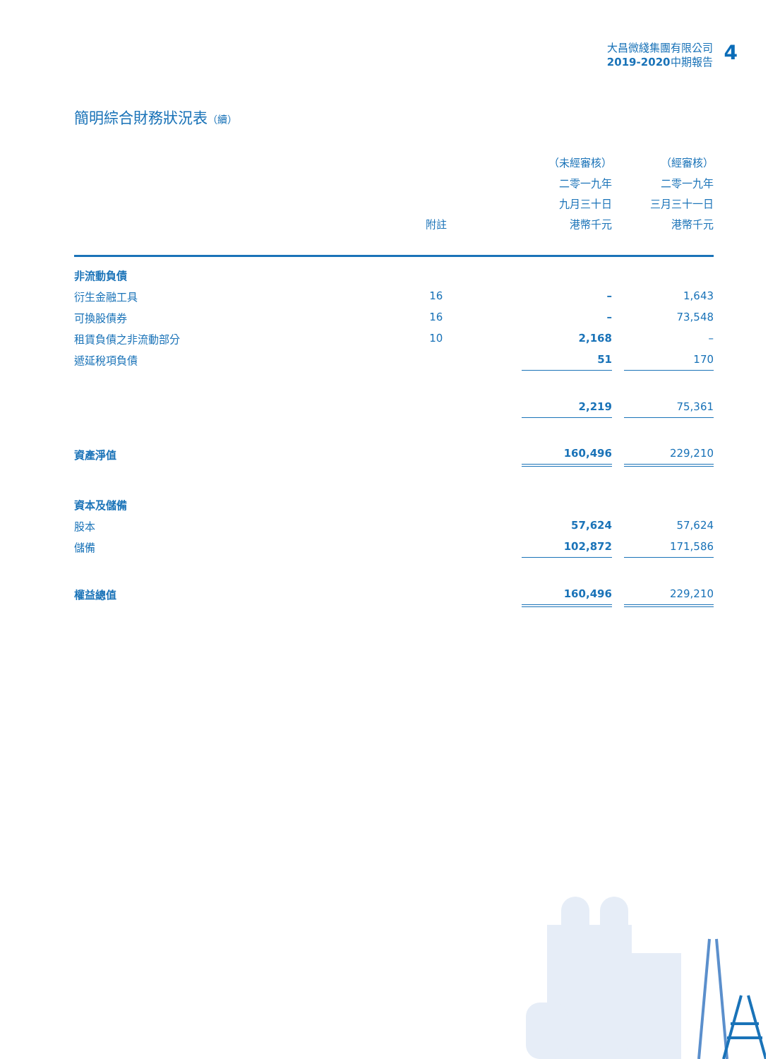大昌微綫集團有限公司
2019-2020中期報告
4
簡明綜合財務狀況表（續）
| | | （未經審核） | | （經審核） |
| --- | --- | --- | --- | --- |
| | | 二零一九年 | | 二零一九年 |
| | | 九月三十日 | | 三月三十一日 |
| | 附註 | 港幣千元 | | 港幣千元 |
| 非流動負債 | | | | |
| 衍生金融工具 | 16 | – | | 1,643 |
| 可換股債券 | 16 | – | | 73,548 |
| 租賃負債之非流動部分 | 10 | 2,168 | | – |
| 遞延稅項負債 | | 51 | | 170 |
| | | 2,219 | | 75,361 |
| 資產淨值 | | 160,496 | | 229,210 |
| 資本及儲備 | | | | |
| 股本 | | 57,624 | | 57,624 |
| 儲備 | | 102,872 | | 171,586 |
| 權益總值 | | 160,496 | | 229,210 |